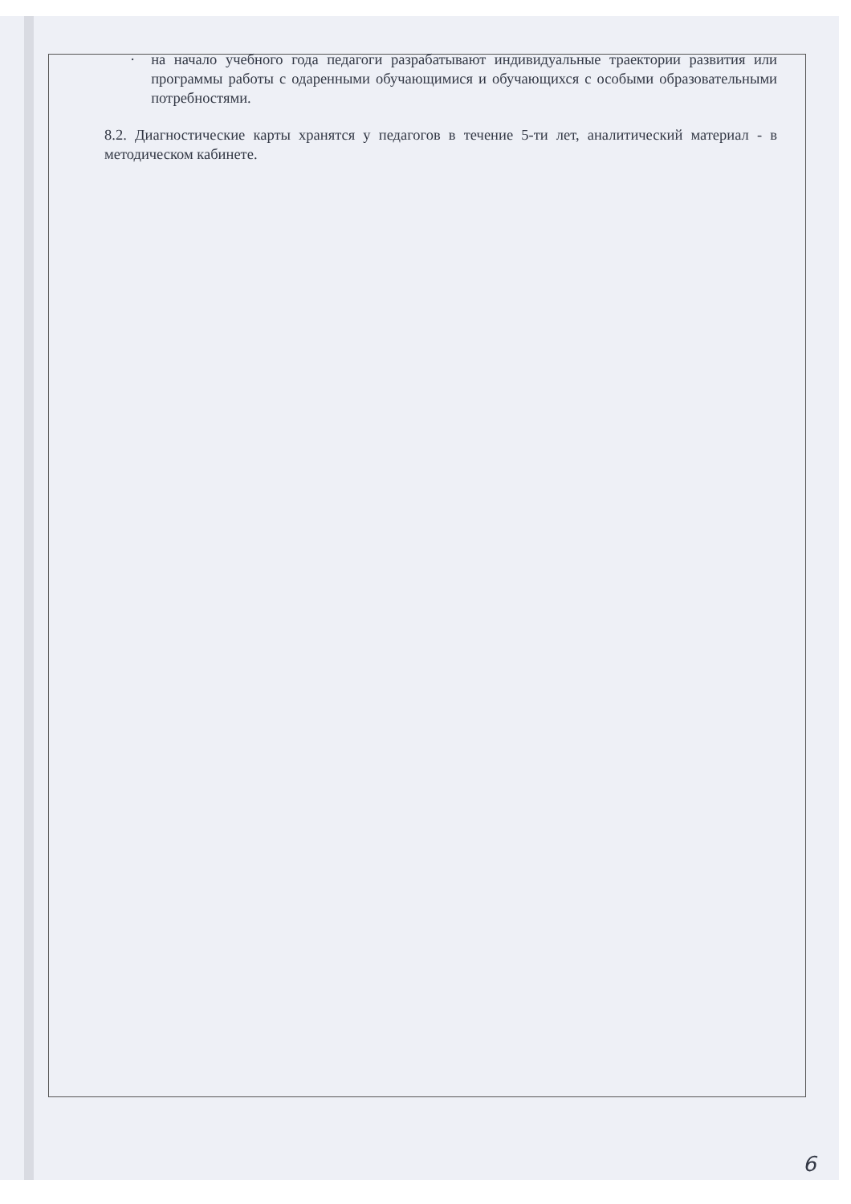· на начало учебного года педагоги разрабатывают индивидуальные траектории развития или программы работы с одаренными обучающимися и обучающихся с особыми образовательными потребностями.
8.2. Диагностические карты хранятся у педагогов в течение 5-ти лет, аналитический материал - в методическом кабинете.
6